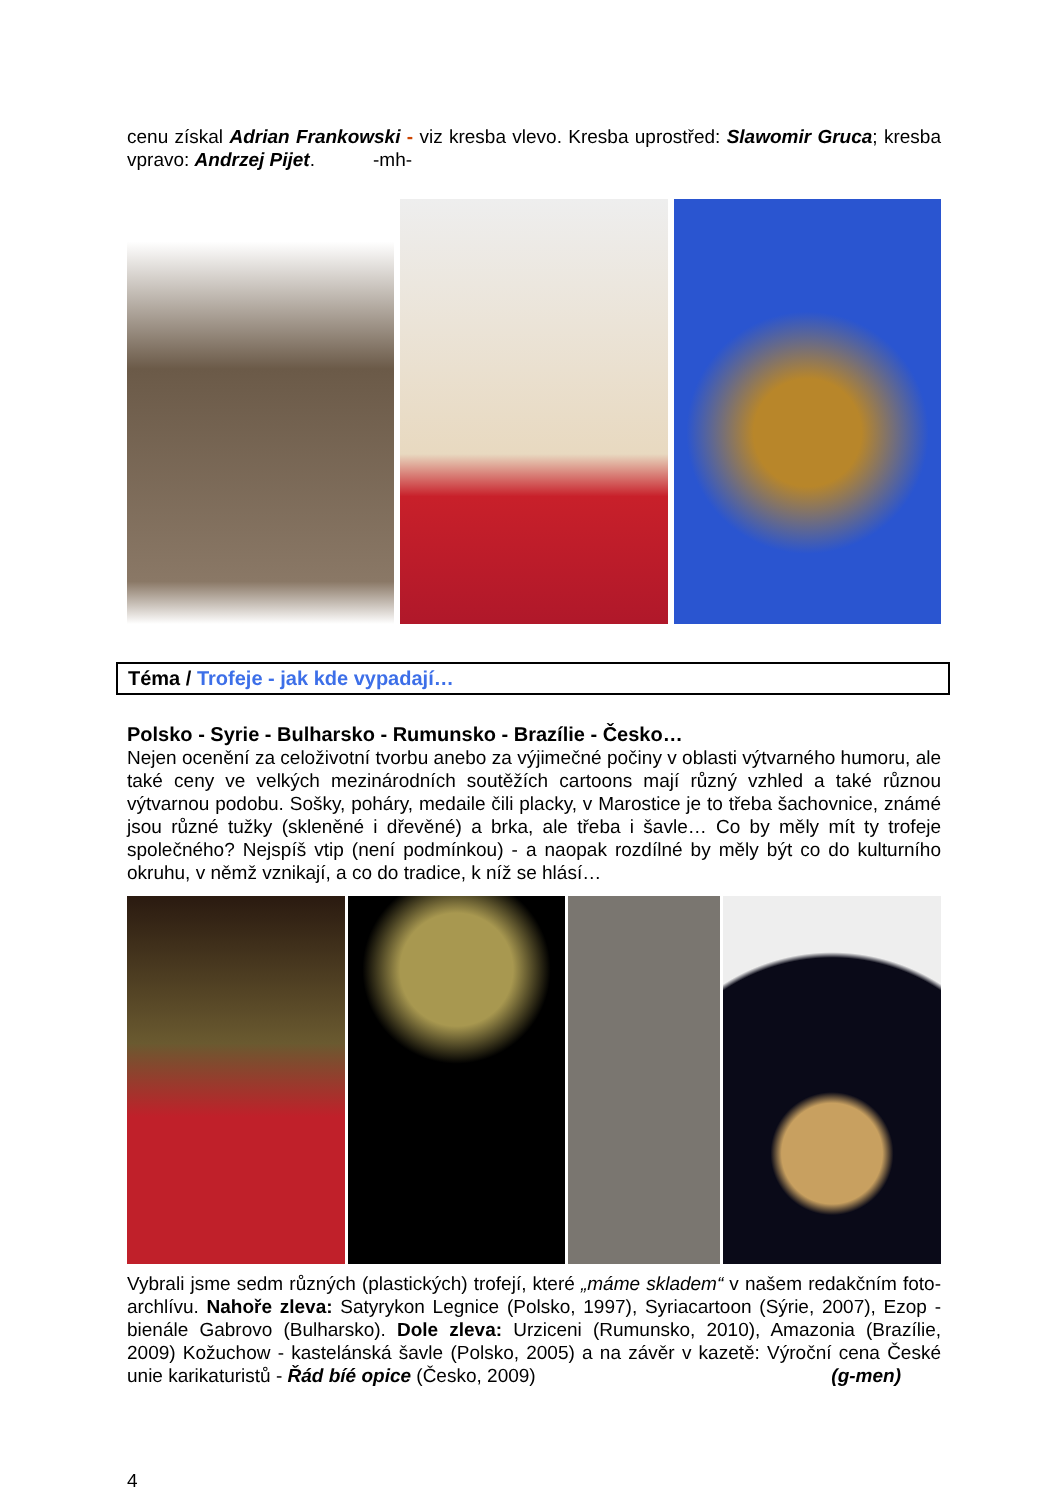cenu získal Adrian Frankowski - viz kresba vlevo. Kresba uprostřed: Slawomir Gruca; kresba vpravo: Andrzej Pijet. -mh-
Téma / Trofeje - jak kde vypadají…
Polsko - Syrie - Bulharsko - Rumunsko - Brazílie - Česko…
Nejen ocenění za celoživotní tvorbu anebo za výjimečné počiny v oblasti výtvarného humoru, ale také ceny ve velkých mezinárodních soutěžích cartoons mají různý vzhled a také různou výtvarnou podobu. Sošky, poháry, medaile čili placky, v Marostice je to třeba šachovnice, známé jsou různé tužky (skleněné i dřevěné) a brka, ale třeba i šavle… Co by měly mít ty trofeje společného? Nejspíš vtip (není podmínkou) - a naopak rozdílné by měly být co do kulturního okruhu, v němž vznikají, a co do tradice, k níž se hlásí…
Vybrali jsme sedm různých (plastických) trofejí, které „máme skladem“ v našem redakčním foto-archlívu. Nahoře zleva: Satyrykon Legnice (Polsko, 1997), Syriacartoon (Sýrie, 2007), Ezop - bienále Gabrovo (Bulharsko). Dole zleva: Urziceni (Rumunsko, 2010), Amazonia (Brazílie, 2009) Kožuchow - kastelánská šavle (Polsko, 2005) a na závěr v kazetě: Výroční cena České unie karikaturistů - Řád bíé opice (Česko, 2009) (g-men)
4